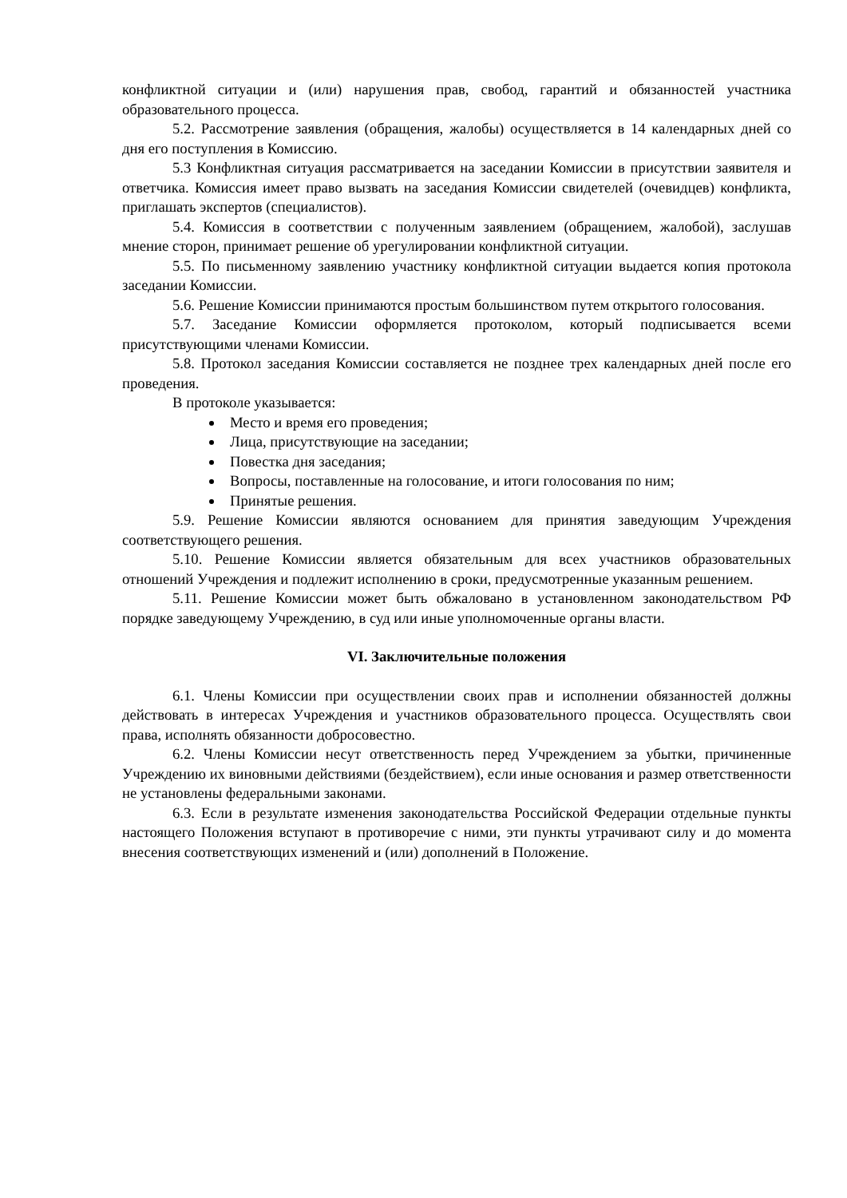конфликтной ситуации и (или) нарушения прав, свобод, гарантий и обязанностей участника образовательного процесса.
5.2. Рассмотрение заявления (обращения, жалобы) осуществляется в 14 календарных дней со дня его поступления в Комиссию.
5.3 Конфликтная ситуация рассматривается на заседании Комиссии в присутствии заявителя и ответчика. Комиссия имеет право вызвать на заседания Комиссии свидетелей (очевидцев) конфликта, приглашать экспертов (специалистов).
5.4. Комиссия в соответствии с полученным заявлением (обращением, жалобой), заслушав мнение сторон, принимает решение об урегулировании конфликтной ситуации.
5.5. По письменному заявлению участнику конфликтной ситуации выдается копия протокола заседании Комиссии.
5.6. Решение Комиссии принимаются простым большинством путем открытого голосования.
5.7. Заседание Комиссии оформляется протоколом, который подписывается всеми присутствующими членами Комиссии.
5.8. Протокол заседания Комиссии составляется не позднее трех календарных дней после его проведения.
В протоколе указывается:
Место и время его проведения;
Лица, присутствующие на заседании;
Повестка дня заседания;
Вопросы, поставленные на голосование, и итоги голосования по ним;
Принятые решения.
5.9. Решение Комиссии являются основанием для принятия заведующим Учреждения соответствующего решения.
5.10. Решение Комиссии является обязательным для всех участников образовательных отношений Учреждения и подлежит исполнению в сроки, предусмотренные указанным решением.
5.11. Решение Комиссии может быть обжаловано в установленном законодательством РФ порядке заведующему Учреждению, в суд или иные уполномоченные органы власти.
VI. Заключительные положения
6.1. Члены Комиссии при осуществлении своих прав и исполнении обязанностей должны действовать в интересах Учреждения и участников образовательного процесса. Осуществлять свои права, исполнять обязанности добросовестно.
6.2. Члены Комиссии несут ответственность перед Учреждением за убытки, причиненные Учреждению их виновными действиями (бездействием), если иные основания и размер ответственности не установлены федеральными законами.
6.3. Если в результате изменения законодательства Российской Федерации отдельные пункты настоящего Положения вступают в противоречие с ними, эти пункты утрачивают силу и до момента внесения соответствующих изменений и (или) дополнений в Положение.